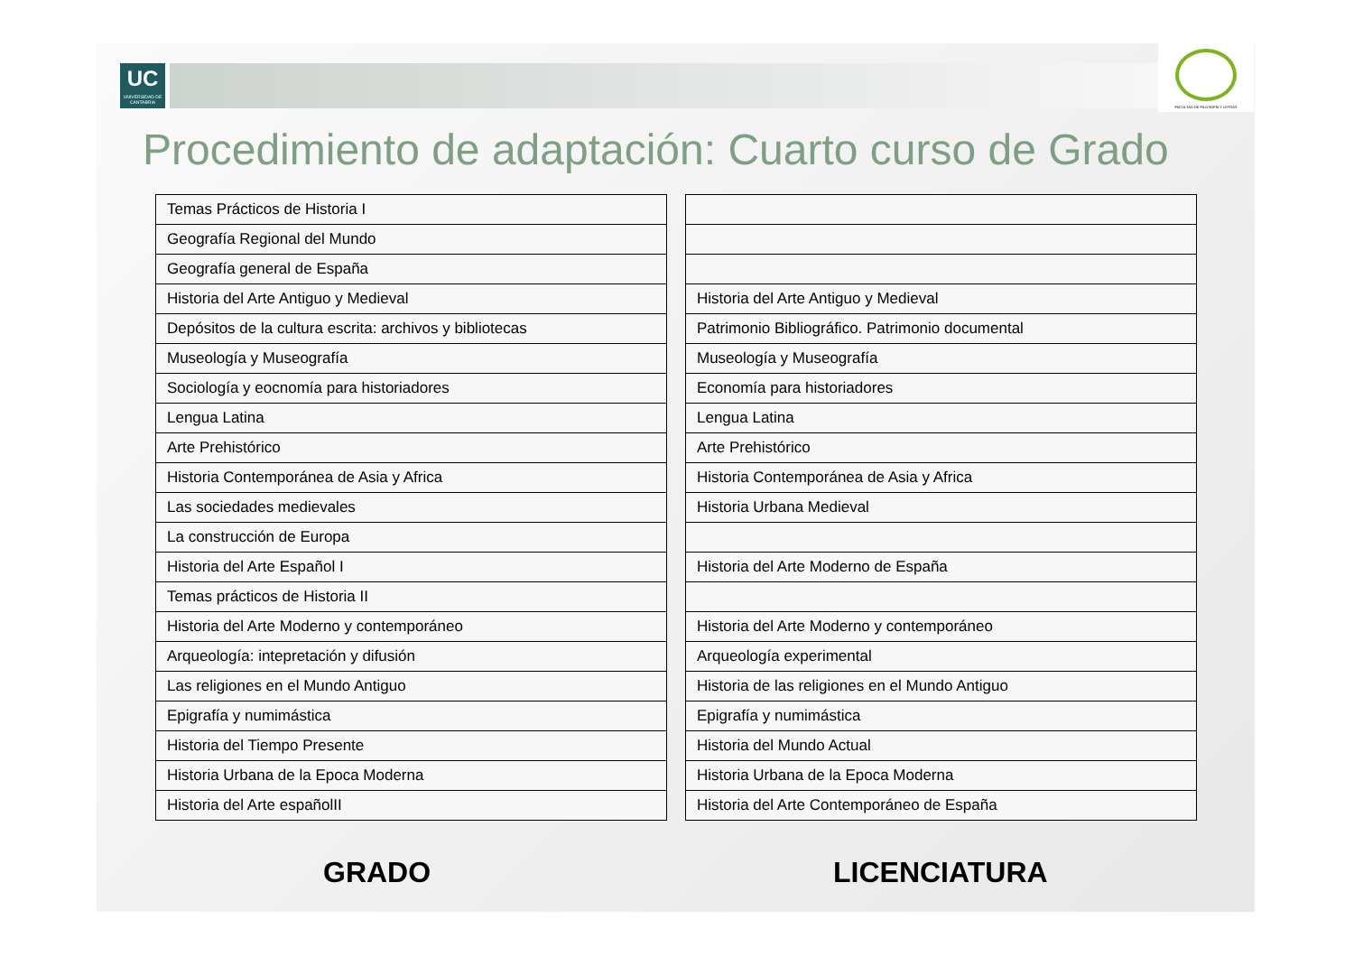UC
UNIVERSIDAD DE CANTABRIA
FACULTAD DE FILOSOFÍA Y LETRAS
Procedimiento de adaptación: Cuarto curso de Grado
| Temas Prácticos de Historia I |
| Geografía Regional del Mundo |
| Geografía general de España |
| Historia del Arte Antiguo y Medieval |
| Depósitos de la cultura escrita: archivos y bibliotecas |
| Museología y Museografía |
| Sociología y eocnomía para historiadores |
| Lengua Latina |
| Arte Prehistórico |
| Historia Contemporánea de Asia y Africa |
| Las sociedades medievales |
| La construcción de Europa |
| Historia del Arte Español I |
| Temas prácticos de Historia II |
| Historia del Arte Moderno y contemporáneo |
| Arqueología: intepretación y difusión |
| Las religiones en el Mundo Antiguo |
| Epigrafía y numimástica |
| Historia del Tiempo Presente |
| Historia Urbana de la Epoca Moderna |
| Historia del Arte españolII |
| Historia del Arte Antiguo y Medieval |
| Patrimonio Bibliográfico. Patrimonio documental |
| Museología y Museografía |
| Economía para historiadores |
| Lengua Latina |
| Arte Prehistórico |
| Historia Contemporánea de Asia y Africa |
| Historia Urbana Medieval |
| Historia del Arte Moderno de España |
| Historia del Arte Moderno y contemporáneo |
| Arqueología experimental |
| Historia de las religiones en el Mundo Antiguo |
| Epigrafía y numimástica |
| Historia del Mundo Actual |
| Historia Urbana de la Epoca Moderna |
| Historia del Arte Contemporáneo de España |
GRADO LICENCIATURA